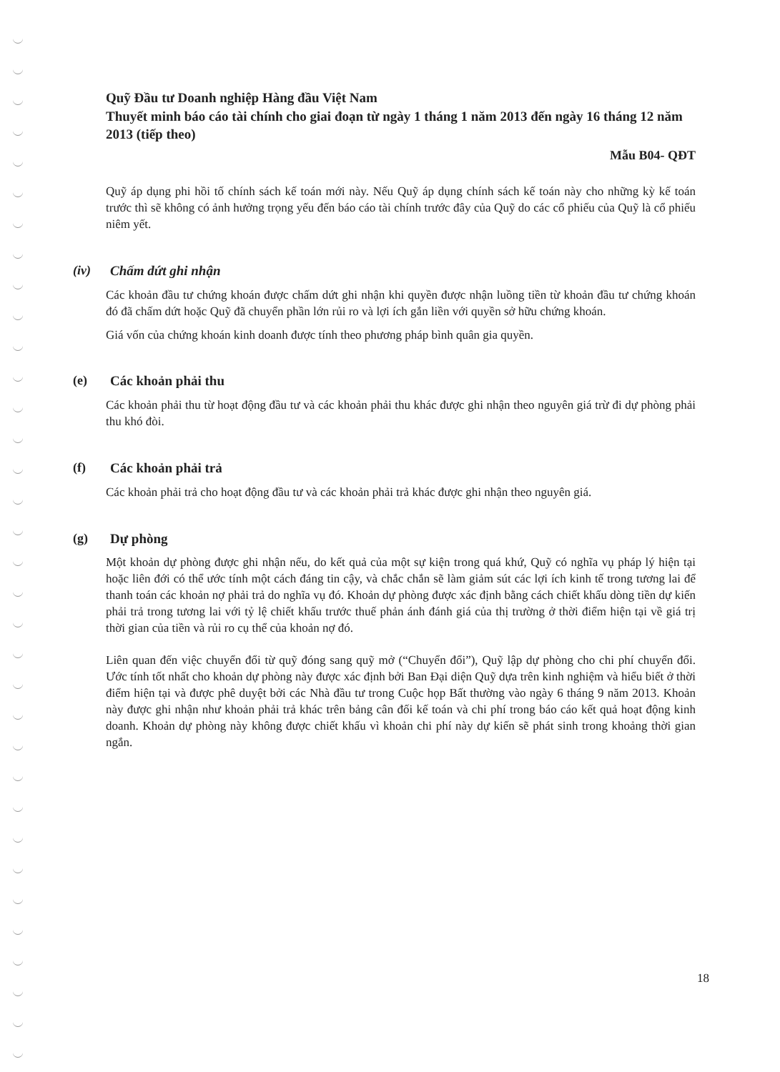Quỹ Đầu tư Doanh nghiệp Hàng đầu Việt Nam
Thuyết minh báo cáo tài chính cho giai đoạn từ ngày 1 tháng 1 năm 2013 đến ngày 16 tháng 12 năm 2013 (tiếp theo)
Mẫu B04- QĐT
Quỹ áp dụng phi hồi tố chính sách kế toán mới này. Nếu Quỹ áp dụng chính sách kế toán này cho những kỳ kế toán trước thì sẽ không có ảnh hưởng trọng yếu đến báo cáo tài chính trước đây của Quỹ do các cổ phiếu của Quỹ là cổ phiếu niêm yết.
(iv) Chấm dứt ghi nhận
Các khoản đầu tư chứng khoán được chấm dứt ghi nhận khi quyền được nhận luồng tiền từ khoản đầu tư chứng khoán đó đã chấm dứt hoặc Quỹ đã chuyển phần lớn rủi ro và lợi ích gắn liền với quyền sở hữu chứng khoán.
Giá vốn của chứng khoán kinh doanh được tính theo phương pháp bình quân gia quyền.
(e) Các khoản phải thu
Các khoản phải thu từ hoạt động đầu tư và các khoản phải thu khác được ghi nhận theo nguyên giá trừ đi dự phòng phải thu khó đòi.
(f) Các khoản phải trả
Các khoản phải trả cho hoạt động đầu tư và các khoản phải trả khác được ghi nhận theo nguyên giá.
(g) Dự phòng
Một khoản dự phòng được ghi nhận nếu, do kết quả của một sự kiện trong quá khứ, Quỹ có nghĩa vụ pháp lý hiện tại hoặc liên đới có thể ước tính một cách đáng tin cậy, và chắc chắn sẽ làm giảm sút các lợi ích kinh tế trong tương lai để thanh toán các khoản nợ phải trả do nghĩa vụ đó. Khoản dự phòng được xác định bằng cách chiết khấu dòng tiền dự kiến phải trả trong tương lai với tỷ lệ chiết khấu trước thuế phản ánh đánh giá của thị trường ở thời điểm hiện tại về giá trị thời gian của tiền và rủi ro cụ thể của khoản nợ đó.
Liên quan đến việc chuyển đổi từ quỹ đóng sang quỹ mở (“Chuyển đổi”), Quỹ lập dự phòng cho chi phí chuyển đổi. Ước tính tốt nhất cho khoản dự phòng này được xác định bởi Ban Đại diện Quỹ dựa trên kinh nghiệm và hiểu biết ở thời điểm hiện tại và được phê duyệt bởi các Nhà đầu tư trong Cuộc họp Bất thường vào ngày 6 tháng 9 năm 2013. Khoản này được ghi nhận như khoản phải trả khác trên bảng cân đối kế toán và chi phí trong báo cáo kết quả hoạt động kinh doanh. Khoản dự phòng này không được chiết khấu vì khoản chi phí này dự kiến sẽ phát sinh trong khoảng thời gian ngắn.
18